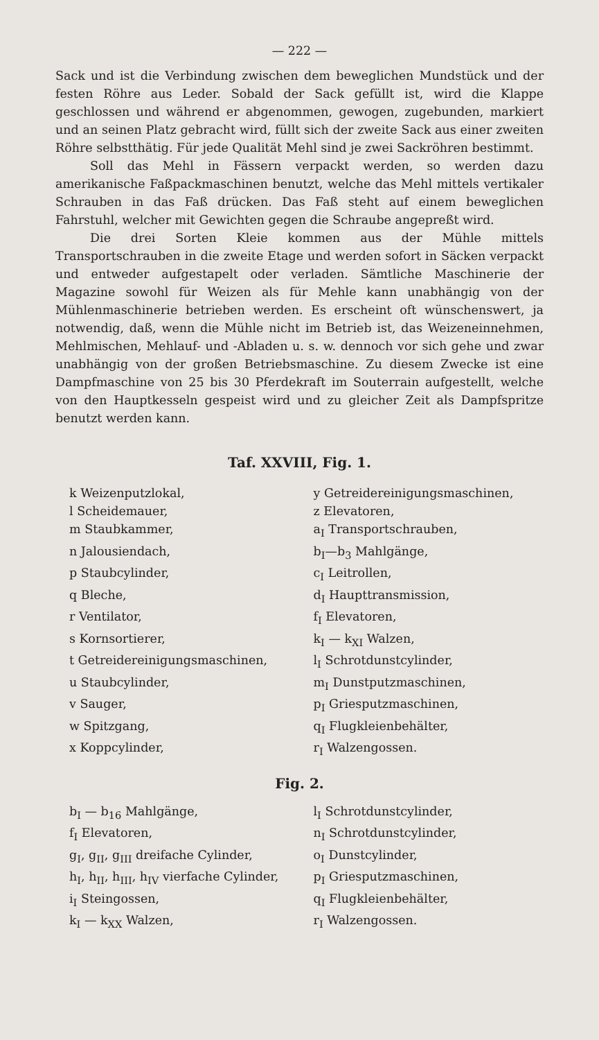— 222 —
Sack und ist die Verbindung zwischen dem beweglichen Mundstück und der festen Röhre aus Leder. Sobald der Sack gefüllt ist, wird die Klappe geschlossen und während er abgenommen, gewogen, zugebunden, markiert und an seinen Platz gebracht wird, füllt sich der zweite Sack aus einer zweiten Röhre selbstthätig. Für jede Qualität Mehl sind je zwei Sackröhren bestimmt.
Soll das Mehl in Fässern verpackt werden, so werden dazu amerikanische Faßpackmaschinen benutzt, welche das Mehl mittels vertikaler Schrauben in das Faß drücken. Das Faß steht auf einem beweglichen Fahrstuhl, welcher mit Gewichten gegen die Schraube angepreßt wird.
Die drei Sorten Kleie kommen aus der Mühle mittels Transportschrauben in die zweite Etage und werden sofort in Säcken verpackt und entweder aufgestapelt oder verladen. Sämtliche Maschinerie der Magazine sowohl für Weizen als für Mehle kann unabhängig von der Mühlenmaschinerie betrieben werden. Es erscheint oft wünschenswert, ja notwendig, daß, wenn die Mühle nicht im Betrieb ist, das Weizeneinnehmen, Mehlmischen, Mehlauf- und -Abladen u. s. w. dennoch vor sich gehe und zwar unabhängig von der großen Betriebsmaschine. Zu diesem Zwecke ist eine Dampfmaschine von 25 bis 30 Pferdekraft im Souterrain aufgestellt, welche von den Hauptkesseln gespeist wird und zu gleicher Zeit als Dampfspritze benutzt werden kann.
Taf. XXVIII, Fig. 1.
| k Weizenputzlokal, | y Getreidereinigungsmaschinen, |
| l Scheidemauer, | z Elevatoren, |
| m Staubkammer, | a<sub>I</sub> Transportschrauben, |
| n Jalousiendach, | b<sub>I</sub>—b<sub>3</sub> Mahlgänge, |
| p Staubcylinder, | c<sub>I</sub> Leitrollen, |
| q Bleche, | d<sub>I</sub> Haupttransmission, |
| r Ventilator, | f<sub>I</sub> Elevatoren, |
| s Kornsortierer, | k<sub>I</sub> — k<sub>XI</sub> Walzen, |
| t Getreidereinigungsmaschinen, | l<sub>I</sub> Schrotdunstcylinder, |
| u Staubcylinder, | m<sub>I</sub> Dunstputzmaschinen, |
| v Sauger, | p<sub>I</sub> Griesputzmaschinen, |
| w Spitzgang, | q<sub>I</sub> Flugkleienbehälter, |
| x Koppcylinder, | r<sub>I</sub> Walzengossen. |
Fig. 2.
| b<sub>I</sub> — b<sub>16</sub> Mahlgänge, | l<sub>I</sub> Schrotdunstcylinder, |
| f<sub>I</sub> Elevatoren, | n<sub>I</sub> Schrotdunstcylinder, |
| g<sub>I</sub>, g<sub>II</sub>, g<sub>III</sub> dreifache Cylinder, | o<sub>I</sub> Dunstcylinder, |
| h<sub>I</sub>, h<sub>II</sub>, h<sub>III</sub>, h<sub>IV</sub> vierfache Cylinder, | p<sub>I</sub> Griesputzmaschinen, |
| i<sub>I</sub> Steingossen, | q<sub>I</sub> Flugkleienbehälter, |
| k<sub>I</sub> — k<sub>XX</sub> Walzen, | r<sub>I</sub> Walzengossen. |